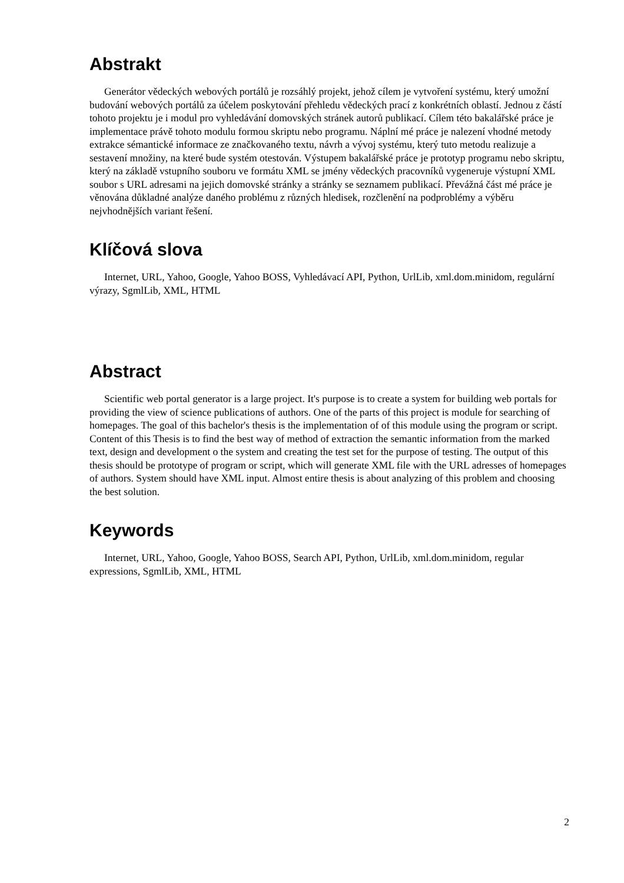Abstrakt
Generátor vědeckých webových portálů je rozsáhlý projekt, jehož cílem je vytvoření systému, který umožní budování webových portálů za účelem poskytování přehledu vědeckých prací z konkrétních oblastí. Jednou z částí tohoto projektu je i modul pro vyhledávání domovských stránek autorů publikací. Cílem této bakalářské práce je implementace právě tohoto modulu formou skriptu nebo programu. Náplní mé práce je nalezení vhodné metody extrakce sémantické informace ze značkovaného textu, návrh a vývoj systému, který tuto metodu realizuje a sestavení množiny, na které bude systém otestován. Výstupem bakalářské práce je prototyp programu nebo skriptu, který na základě vstupního souboru ve formátu XML se jmény vědeckých pracovníků vygeneruje výstupní XML soubor s URL adresami na jejich domovské stránky a stránky se seznamem publikací. Převážná část mé práce je věnována důkladné analýze daného problému z různých hledisek, rozčlenění na podproblémy a výběru nejvhodnějších variant řešení.
Klíčová slova
Internet, URL, Yahoo, Google, Yahoo BOSS, Vyhledávací API, Python, UrlLib, xml.dom.minidom, regulární výrazy, SgmlLib, XML, HTML
Abstract
Scientific web portal generator is a large project. It's purpose is to create a system for building web portals for providing the view of science publications of authors. One of the parts of this project is module for searching of homepages. The goal of this bachelor's thesis is the implementation of of this module using the program or script. Content of this Thesis is to find the best way of method of extraction the semantic information from the marked text, design and development o the system and creating the test set for the purpose of testing. The output of this thesis should be prototype of program or script, which will generate XML file with the URL adresses of homepages of authors. System should have XML input. Almost entire thesis is about analyzing of this problem and choosing the best solution.
Keywords
Internet, URL, Yahoo, Google, Yahoo BOSS, Search API, Python, UrlLib, xml.dom.minidom, regular expressions, SgmlLib, XML, HTML
2